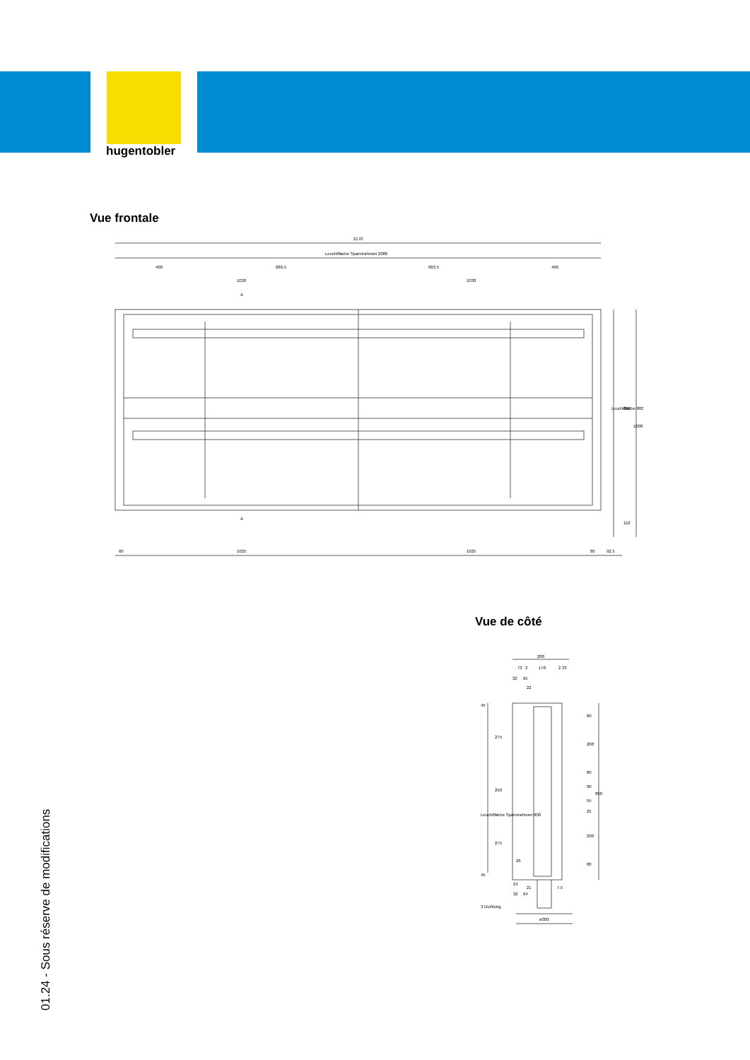hugentobler
Vue frontale
2170
Leuchtfläche Spannrahmen 2080
400
686.5
683.5
400
1030
1030
A
A
60
1025
1025
60
92.5
Leuchtfläche 800
890
1000
110
Vue de côté
288
73
2
178
2 33
32
65
22
45
275
250
275
Leuchtfläche Spannrahmen 800
45
80
208
80
90
55
25
208
80
890
26
24
21
7.5
32
64
3 Dichtung
ø300
01.24 - Sous réserve de modifications